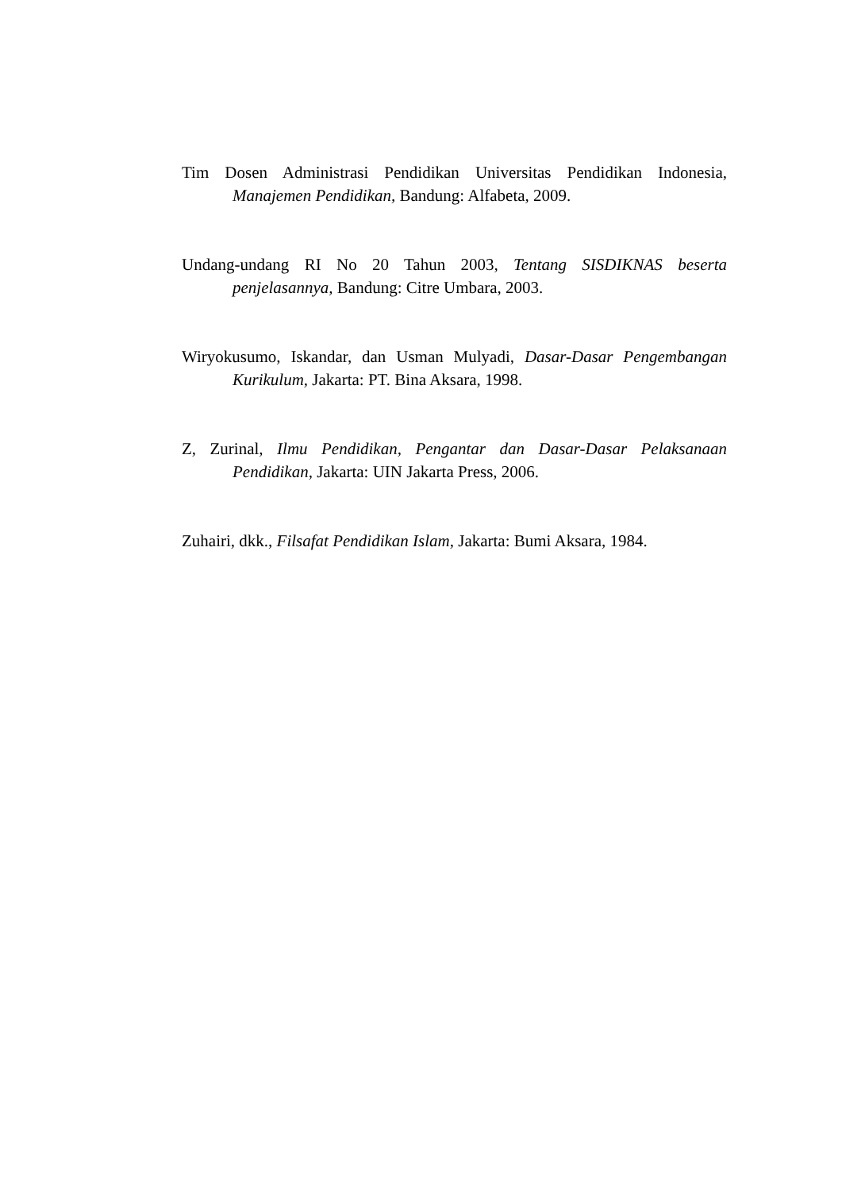Tim Dosen Administrasi Pendidikan Universitas Pendidikan Indonesia, Manajemen Pendidikan, Bandung: Alfabeta, 2009.
Undang-undang RI No 20 Tahun 2003, Tentang SISDIKNAS beserta penjelasannya, Bandung: Citre Umbara, 2003.
Wiryokusumo, Iskandar, dan Usman Mulyadi, Dasar-Dasar Pengembangan Kurikulum, Jakarta: PT. Bina Aksara, 1998.
Z, Zurinal, Ilmu Pendidikan, Pengantar dan Dasar-Dasar Pelaksanaan Pendidikan, Jakarta: UIN Jakarta Press, 2006.
Zuhairi, dkk., Filsafat Pendidikan Islam, Jakarta: Bumi Aksara, 1984.